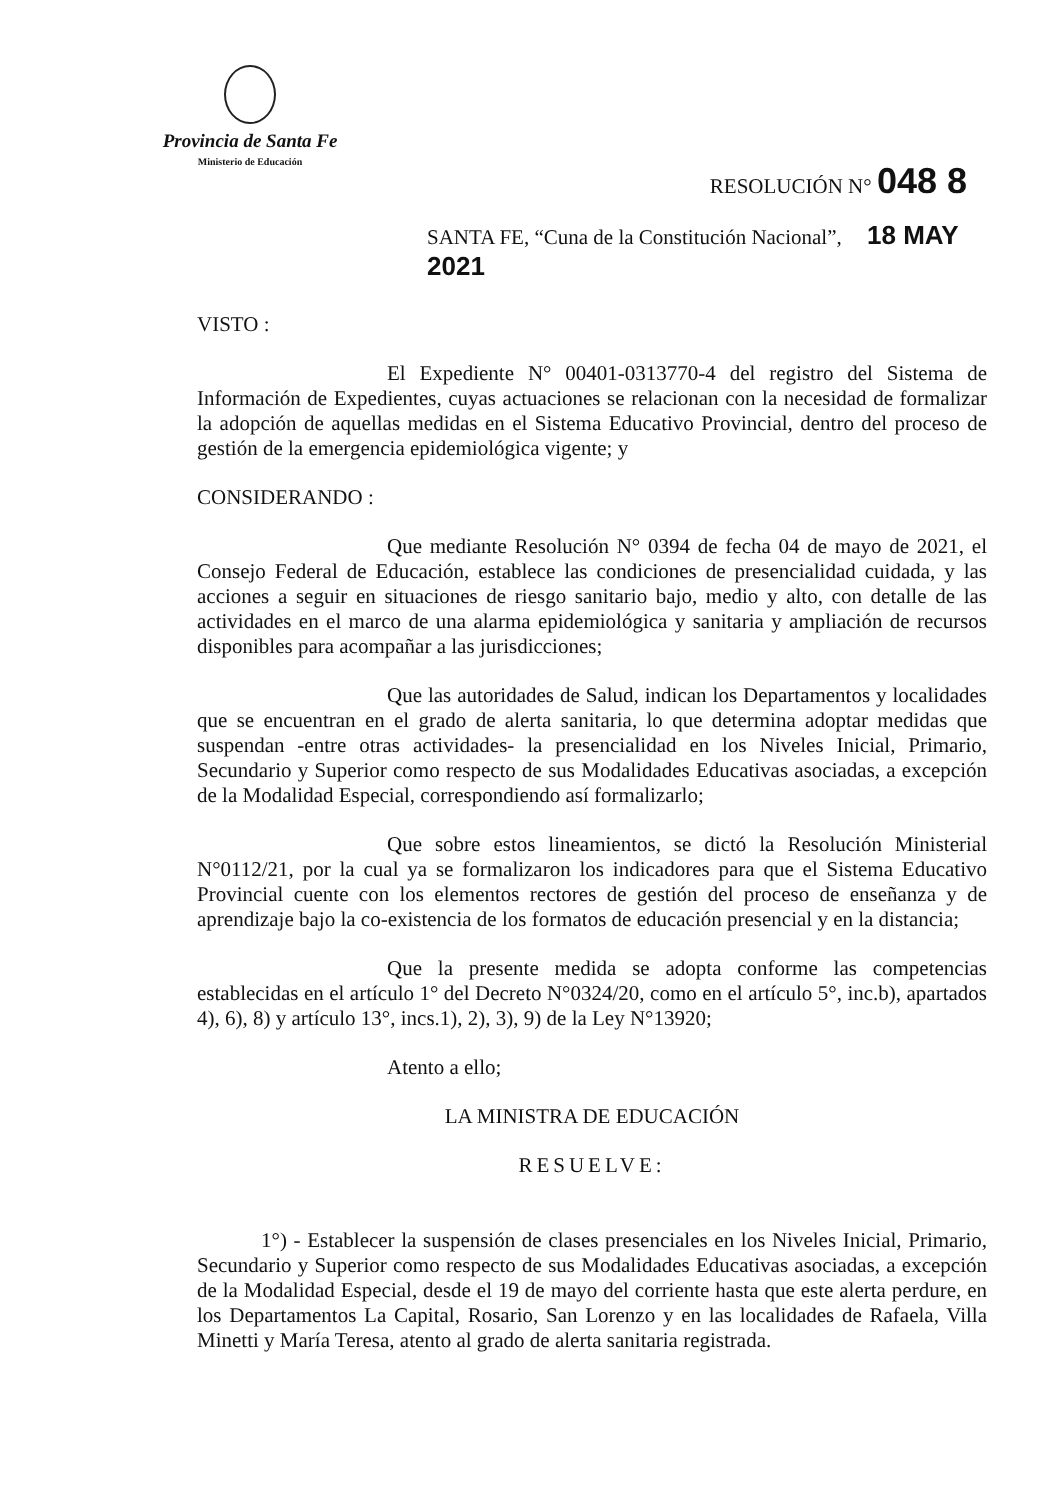Provincia de Santa Fe
Ministerio de Educación
RESOLUCIÓN N° 048 8
SANTA FE, “Cuna de la Constitución Nacional”, 18 MAY 2021
VISTO :
El Expediente N° 00401-0313770-4 del registro del Sistema de Información de Expedientes, cuyas actuaciones se relacionan con la necesidad de formalizar la adopción de aquellas medidas en el Sistema Educativo Provincial, dentro del proceso de gestión de la emergencia epidemiológica vigente; y
CONSIDERANDO :
Que mediante Resolución N° 0394 de fecha 04 de mayo de 2021, el Consejo Federal de Educación, establece las condiciones de presencialidad cuidada, y las acciones a seguir en situaciones de riesgo sanitario bajo, medio y alto, con detalle de las actividades en el marco de una alarma epidemiológica y sanitaria y ampliación de recursos disponibles para acompañar a las jurisdicciones;
Que las autoridades de Salud, indican los Departamentos y localidades que se encuentran en el grado de alerta sanitaria, lo que determina adoptar medidas que suspendan -entre otras actividades- la presencialidad en los Niveles Inicial, Primario, Secundario y Superior como respecto de sus Modalidades Educativas asociadas, a excepción de la Modalidad Especial, correspondiendo así formalizarlo;
Que sobre estos lineamientos, se dictó la Resolución Ministerial N°0112/21, por la cual ya se formalizaron los indicadores para que el Sistema Educativo Provincial cuente con los elementos rectores de gestión del proceso de enseñanza y de aprendizaje bajo la co-existencia de los formatos de educación presencial y en la distancia;
Que la presente medida se adopta conforme las competencias establecidas en el artículo 1° del Decreto N°0324/20, como en el artículo 5°, inc.b), apartados 4), 6), 8) y artículo 13°, incs.1), 2), 3), 9) de la Ley N°13920;
Atento a ello;
LA MINISTRA DE EDUCACIÓN
RESUELVE:
1°) - Establecer la suspensión de clases presenciales en los Niveles Inicial, Primario, Secundario y Superior como respecto de sus Modalidades Educativas asociadas, a excepción de la Modalidad Especial, desde el 19 de mayo del corriente hasta que este alerta perdure, en los Departamentos La Capital, Rosario, San Lorenzo y en las localidades de Rafaela, Villa Minetti y María Teresa, atento al grado de alerta sanitaria registrada.